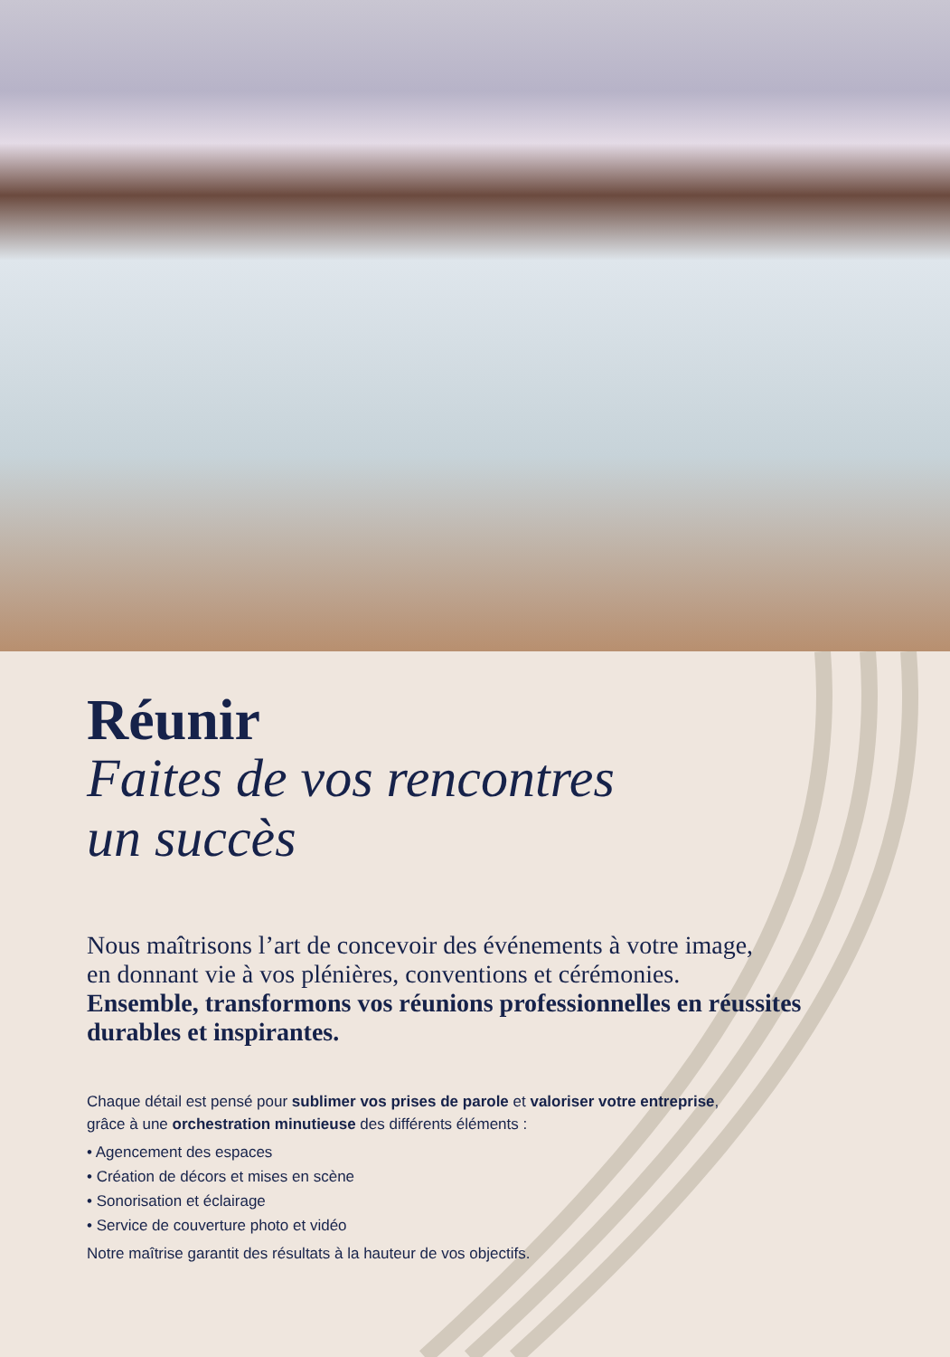Réunir
Faites de vos rencontres
un succès
Nous maîtrisons l’art de concevoir des événements à votre image,
en donnant vie à vos plénières, conventions et cérémonies.
Ensemble, transformons vos réunions professionnelles en réussites durables et inspirantes.
Chaque détail est pensé pour sublimer vos prises de parole et valoriser votre entreprise,
grâce à une orchestration minutieuse des différents éléments :
• Agencement des espaces
• Création de décors et mises en scène
• Sonorisation et éclairage
• Service de couverture photo et vidéo
Notre maîtrise garantit des résultats à la hauteur de vos objectifs.